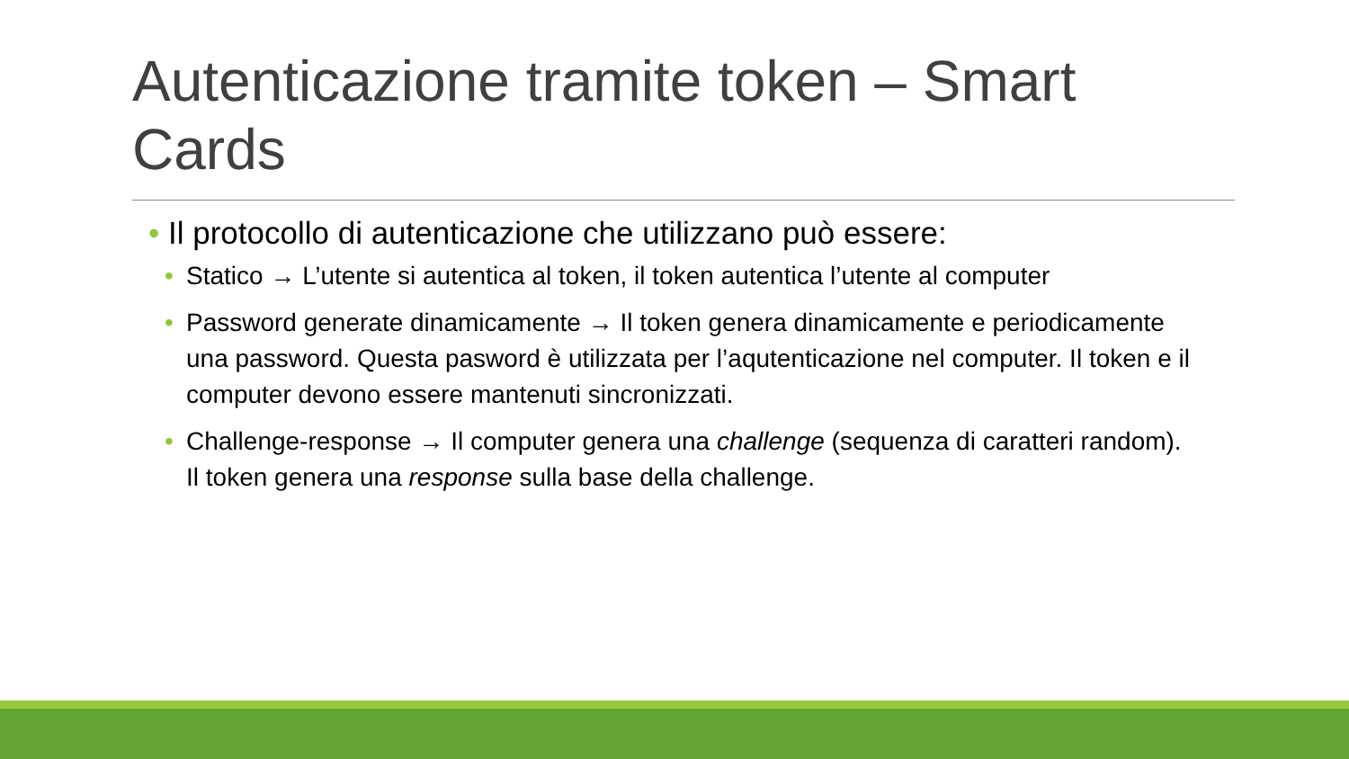Autenticazione tramite token – Smart Cards
• Il protocollo di autenticazione che utilizzano può essere:
• Statico → L’utente si autentica al token, il token autentica l’utente al computer
• Password generate dinamicamente → Il token genera dinamicamente e periodicamente una password. Questa pasword è utilizzata per l’aqutenticazione nel computer. Il token e il computer devono essere mantenuti sincronizzati.
• Challenge-response → Il computer genera una challenge (sequenza di caratteri random). Il token genera una response sulla base della challenge.